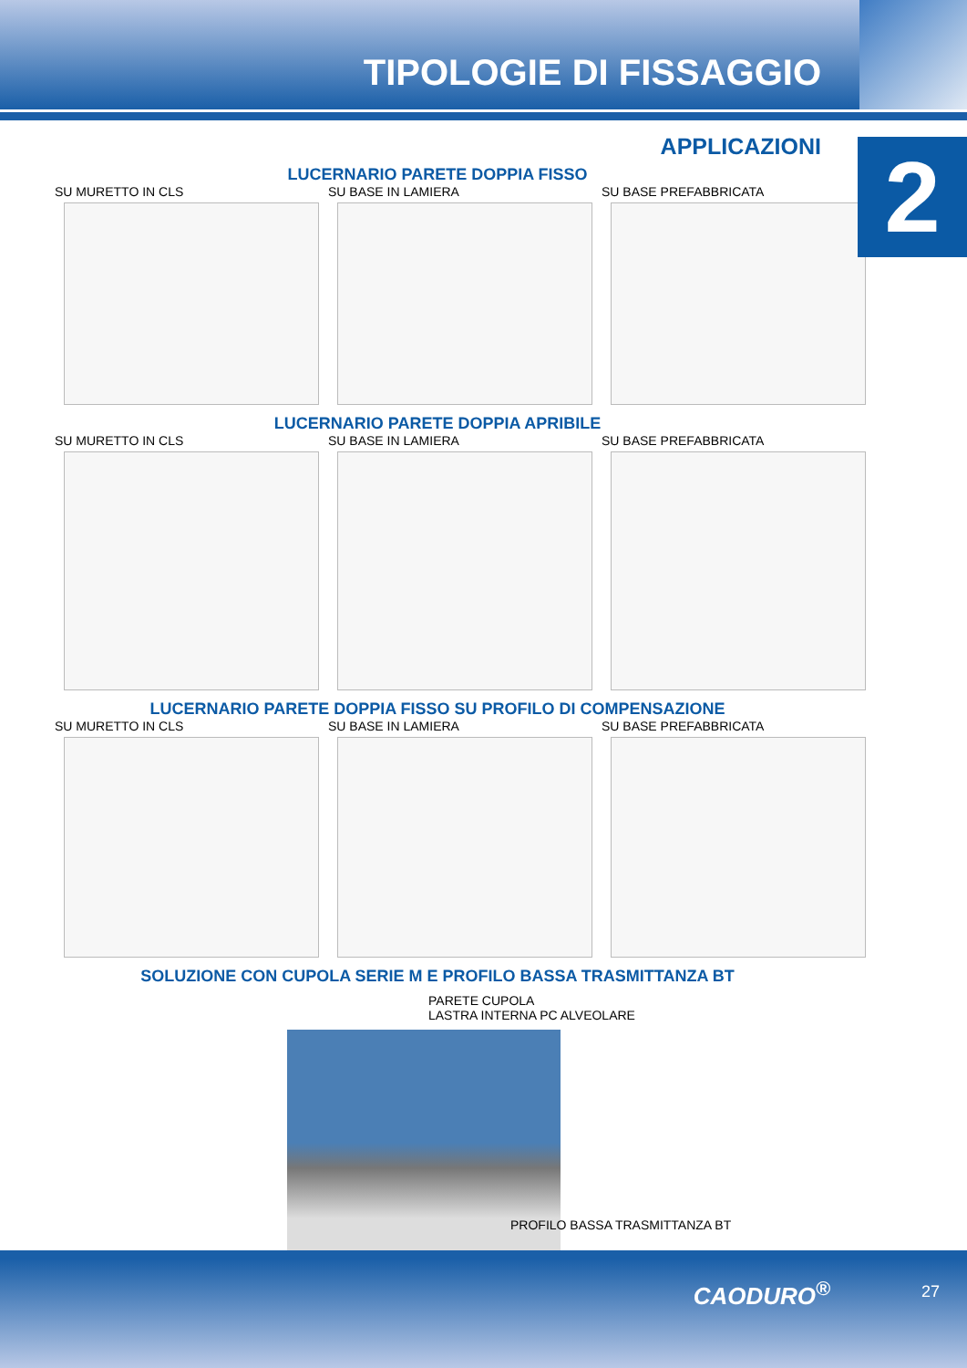TIPOLOGIE DI FISSAGGIO
2
APPLICAZIONI
LUCERNARIO PARETE DOPPIA FISSO
SU MURETTO IN CLS SU BASE IN LAMIERA SU BASE PREFABBRICATA
LUCERNARIO PARETE DOPPIA APRIBILE
SU MURETTO IN CLS SU BASE IN LAMIERA SU BASE PREFABBRICATA
LUCERNARIO PARETE DOPPIA FISSO SU PROFILO DI COMPENSAZIONE
SU MURETTO IN CLS SU BASE IN LAMIERA SU BASE PREFABBRICATA
SOLUZIONE CON CUPOLA SERIE M E PROFILO BASSA TRASMITTANZA BT
PARETE CUPOLA
LASTRA INTERNA PC ALVEOLARE
PROFILO BASSA TRASMITTANZA BT
CAODURO<sup>®</sup> 27